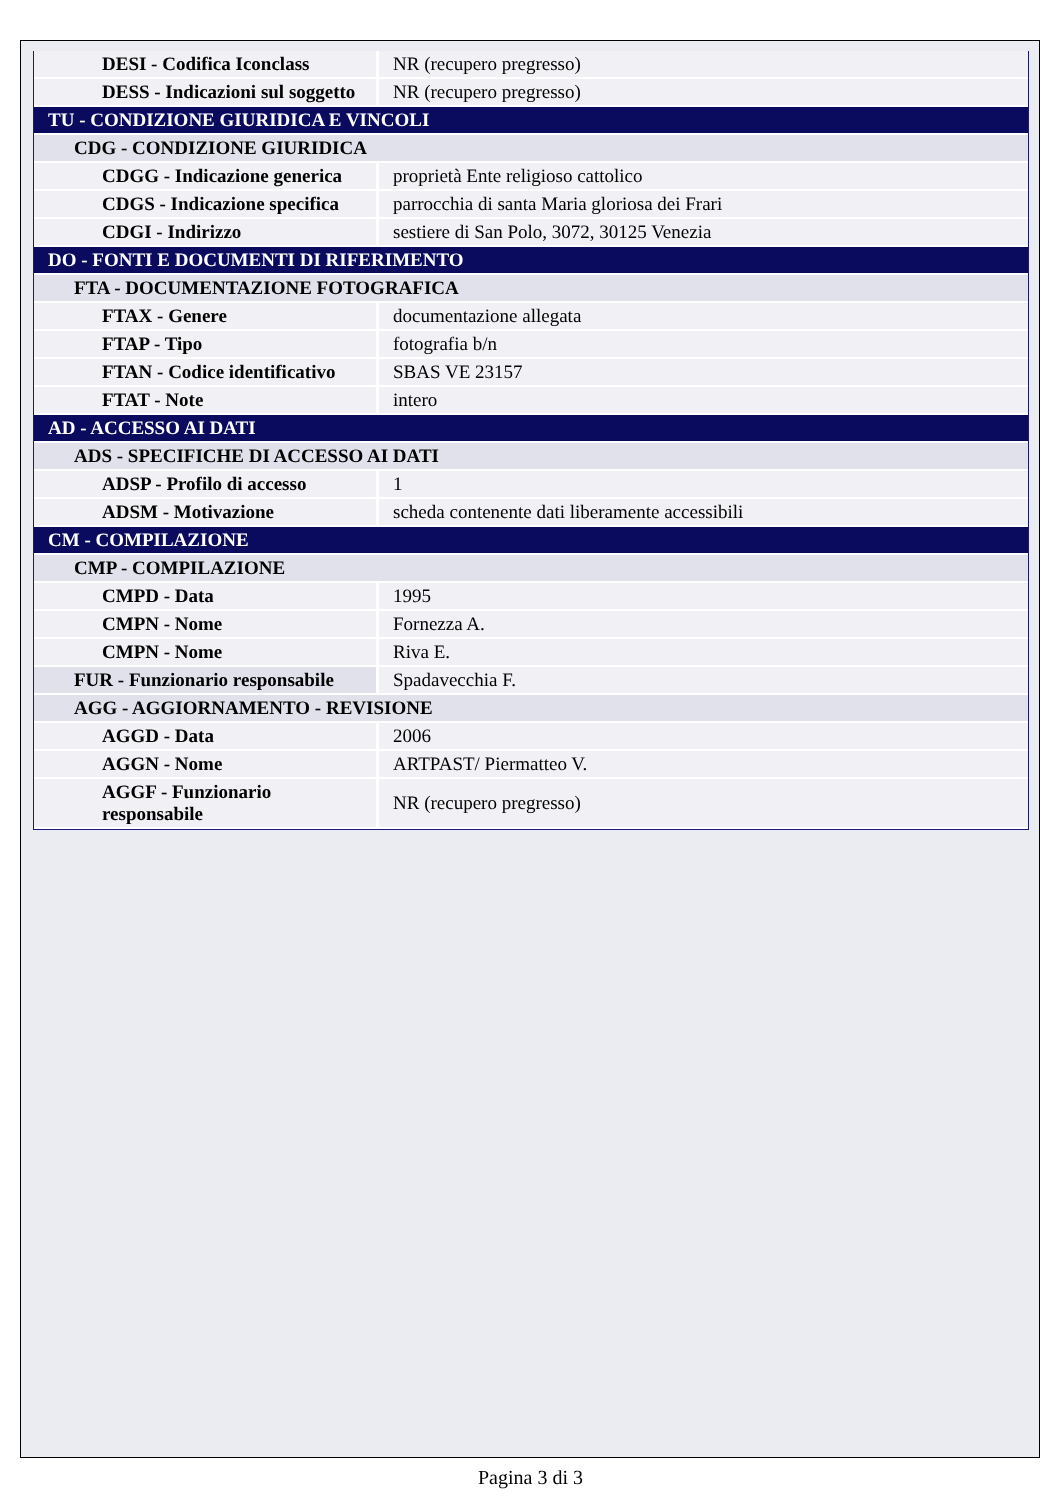| DESI - Codifica Iconclass | NR (recupero pregresso) |
| DESS - Indicazioni sul soggetto | NR (recupero pregresso) |
| TU - CONDIZIONE GIURIDICA E VINCOLI | |
| CDG - CONDIZIONE GIURIDICA | |
| CDGG - Indicazione generica | proprietà Ente religioso cattolico |
| CDGS - Indicazione specifica | parrocchia di santa Maria gloriosa dei Frari |
| CDGI - Indirizzo | sestiere di San Polo, 3072, 30125 Venezia |
| DO - FONTI E DOCUMENTI DI RIFERIMENTO | |
| FTA - DOCUMENTAZIONE FOTOGRAFICA | |
| FTAX - Genere | documentazione allegata |
| FTAP - Tipo | fotografia b/n |
| FTAN - Codice identificativo | SBAS VE 23157 |
| FTAT - Note | intero |
| AD - ACCESSO AI DATI | |
| ADS - SPECIFICHE DI ACCESSO AI DATI | |
| ADSP - Profilo di accesso | 1 |
| ADSM - Motivazione | scheda contenente dati liberamente accessibili |
| CM - COMPILAZIONE | |
| CMP - COMPILAZIONE | |
| CMPD - Data | 1995 |
| CMPN - Nome | Fornezza A. |
| CMPN - Nome | Riva E. |
| FUR - Funzionario responsabile | Spadavecchia F. |
| AGG - AGGIORNAMENTO - REVISIONE | |
| AGGD - Data | 2006 |
| AGGN - Nome | ARTPAST/ Piermatteo V. |
| AGGF - Funzionario responsabile | NR (recupero pregresso) |
Pagina 3 di 3